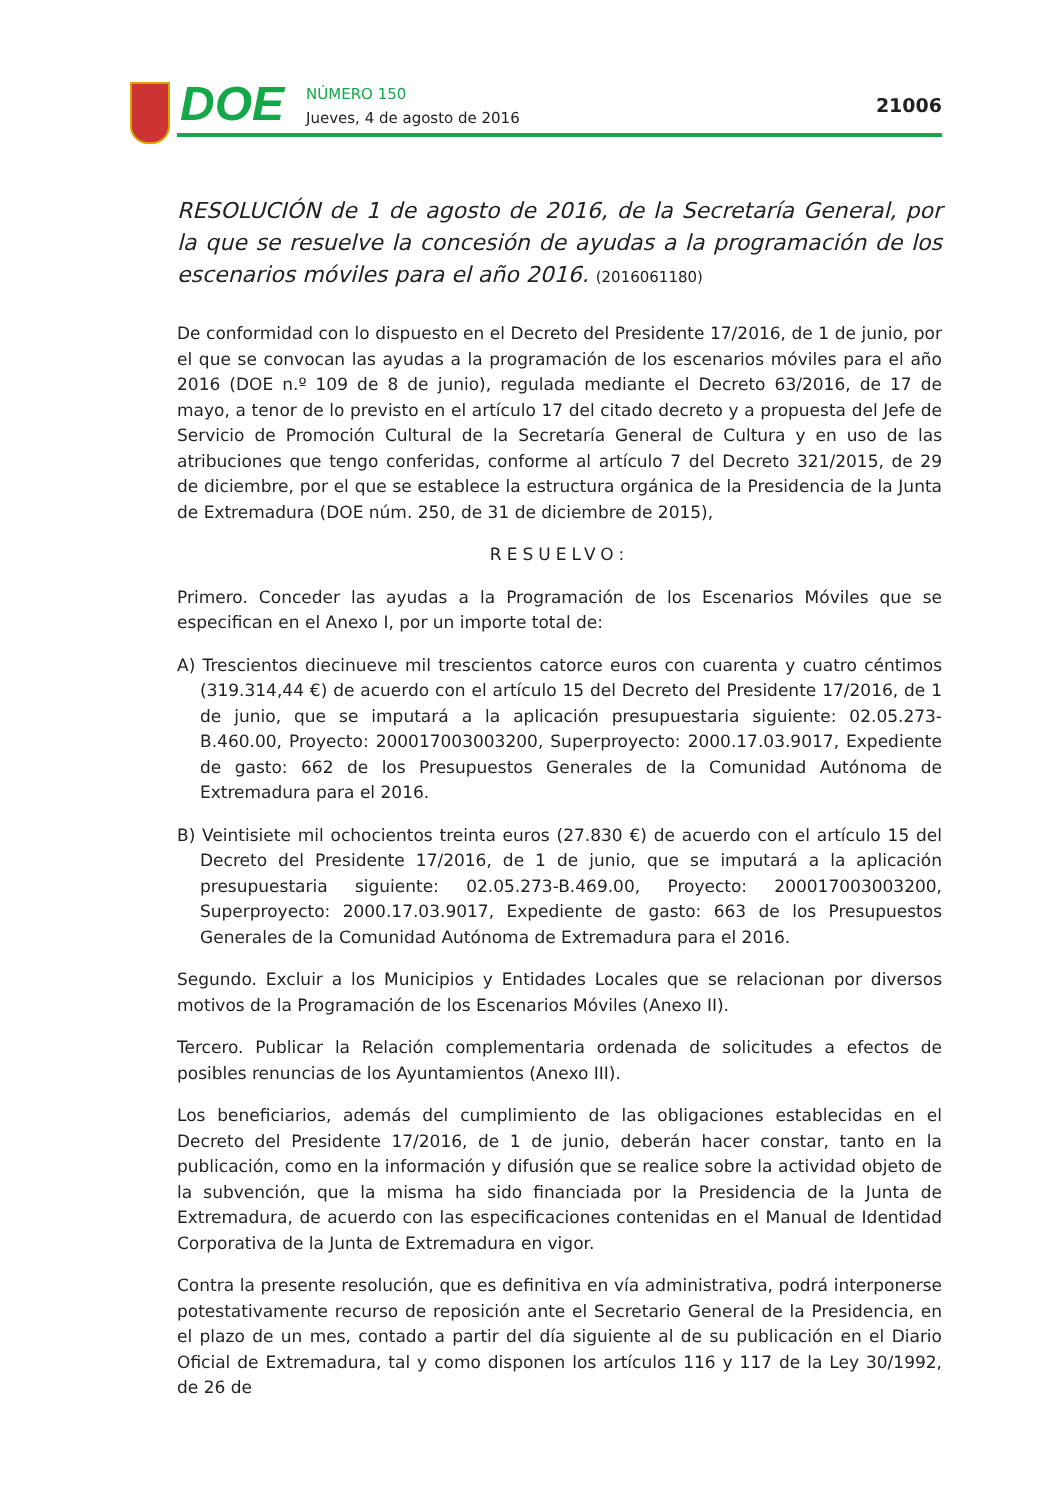DOE
NÚMERO 150
Jueves, 4 de agosto de 2016
21006
RESOLUCIÓN de 1 de agosto de 2016, de la Secretaría General, por la que se resuelve la concesión de ayudas a la programación de los escenarios móviles para el año 2016. (2016061180)
De conformidad con lo dispuesto en el Decreto del Presidente 17/2016, de 1 de junio, por el que se convocan las ayudas a la programación de los escenarios móviles para el año 2016 (DOE n.º 109 de 8 de junio), regulada mediante el Decreto 63/2016, de 17 de mayo, a tenor de lo previsto en el artículo 17 del citado decreto y a propuesta del Jefe de Servicio de Promoción Cultural de la Secretaría General de Cultura y en uso de las atribuciones que tengo conferidas, conforme al artículo 7 del Decreto 321/2015, de 29 de diciembre, por el que se establece la estructura orgánica de la Presidencia de la Junta de Extremadura (DOE núm. 250, de 31 de diciembre de 2015),
RESUELVO:
Primero. Conceder las ayudas a la Programación de los Escenarios Móviles que se especifican en el Anexo I, por un importe total de:
A) Trescientos diecinueve mil trescientos catorce euros con cuarenta y cuatro céntimos (319.314,44 €) de acuerdo con el artículo 15 del Decreto del Presidente 17/2016, de 1 de junio, que se imputará a la aplicación presupuestaria siguiente: 02.05.273-B.460.00, Proyecto: 200017003003200, Superproyecto: 2000.17.03.9017, Expediente de gasto: 662 de los Presupuestos Generales de la Comunidad Autónoma de Extremadura para el 2016.
B) Veintisiete mil ochocientos treinta euros (27.830 €) de acuerdo con el artículo 15 del Decreto del Presidente 17/2016, de 1 de junio, que se imputará a la aplicación presupuestaria siguiente: 02.05.273-B.469.00, Proyecto: 200017003003200, Superproyecto: 2000.17.03.9017, Expediente de gasto: 663 de los Presupuestos Generales de la Comunidad Autónoma de Extremadura para el 2016.
Segundo. Excluir a los Municipios y Entidades Locales que se relacionan por diversos motivos de la Programación de los Escenarios Móviles (Anexo II).
Tercero. Publicar la Relación complementaria ordenada de solicitudes a efectos de posibles renuncias de los Ayuntamientos (Anexo III).
Los beneficiarios, además del cumplimiento de las obligaciones establecidas en el Decreto del Presidente 17/2016, de 1 de junio, deberán hacer constar, tanto en la publicación, como en la información y difusión que se realice sobre la actividad objeto de la subvención, que la misma ha sido financiada por la Presidencia de la Junta de Extremadura, de acuerdo con las especificaciones contenidas en el Manual de Identidad Corporativa de la Junta de Extremadura en vigor.
Contra la presente resolución, que es definitiva en vía administrativa, podrá interponerse potestativamente recurso de reposición ante el Secretario General de la Presidencia, en el plazo de un mes, contado a partir del día siguiente al de su publicación en el Diario Oficial de Extremadura, tal y como disponen los artículos 116 y 117 de la Ley 30/1992, de 26 de